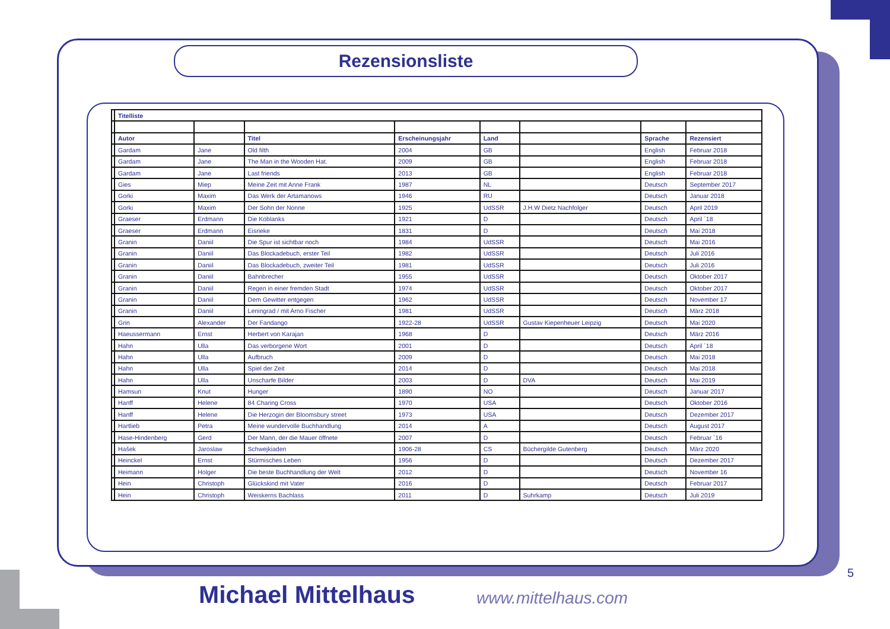Rezensionsliste
| | Titelliste | | | | | | | |
| | Autor | | Titel | Erscheinungsjahr | Land | | Sprache | Rezensiert |
| | Gardam | Jane | Old filth | 2004 | GB | | English | Februar 2018 |
| | Gardam | Jane | The Man in the Wooden Hat. | 2009 | GB | | English | Februar 2018 |
| | Gardam | Jane | Last friends | 2013 | GB | | English | Februar 2018 |
| | Gies | Miep | Meine Zeit mit Anne Frank | 1987 | NL | | Deutsch | September 2017 |
| | Gorki | Maxim | Das Werk der Artamanows | 1946 | RU | | Deutsch | Januar 2018 |
| | Gorki | Maxim | Der Sohn der Nonne | 1925 | UdSSR | J.H.W Dietz Nachfolger | Deutsch | April 2019 |
| | Graeser | Erdmann | Die Koblanks | 1921 | D | | Deutsch | April ´18 |
| | Graeser | Erdmann | Eisrieke | 1831 | D | | Deutsch | Mai 2018 |
| | Granin | Daniil | Die Spur ist sichtbar noch | 1984 | UdSSR | | Deutsch | Mai 2016 |
| | Granin | Daniil | Das Blockadebuch, erster Teil | 1982 | UdSSR | | Deutsch | Juli 2016 |
| | Granin | Daniil | Das Blockadebuch, zweiter Teil | 1981 | UdSSR | | Deutsch | Juli 2016 |
| | Granin | Daniil | Bahnbrecher | 1955 | UdSSR | | Deutsch | Oktober 2017 |
| | Granin | Daniil | Regen in einer fremden Stadt | 1974 | UdSSR | | Deutsch | Oktober 2017 |
| | Granin | Daniil | Dem Gewitter entgegen | 1962 | UdSSR | | Deutsch | November 17 |
| | Granin | Daniil | Leningrad / mit Arno Fischer | 1981 | UdSSR | | Deutsch | März 2018 |
| | Grin | Alexander | Der Fandango | 1922-28 | UdSSR | Gustav Kiepenheuer Leipzig | Deutsch | Mai 2020 |
| | Haeussermann | Ernst | Herbert von Karajan | 1968 | D | | Deutsch | März 2016 |
| | Hahn | Ulla | Das verborgene Wort | 2001 | D | | Deutsch | April ´18 |
| | Hahn | Ulla | Aufbruch | 2009 | D | | Deutsch | Mai 2018 |
| | Hahn | Ulla | Spiel der Zeit | 2014 | D | | Deutsch | Mai 2018 |
| | Hahn | Ulla | Unscharfe Bilder | 2003 | D | DVA | Deutsch | Mai 2019 |
| | Hamsun | Knut | Hunger | 1890 | NO | | Deutsch | Januar 2017 |
| | Hanff | Helene | 84 Charing Cross | 1970 | USA | | Deutsch | Oktober 2016 |
| | Hanff | Helene | Die Herzogin der Bloomsbury street | 1973 | USA | | Deutsch | Dezember 2017 |
| | Hartlieb | Petra | Meine wundervolle Buchhandlung | 2014 | A | | Deutsch | August 2017 |
| | Hase-Hindenberg | Gerd | Der Mann, der die Mauer öffnete | 2007 | D | | Deutsch | Februar ´16 |
| | Hašek | Jaroslaw | Schwejkiaden | 1906-28 | CS | Büchergilde Gutenberg | Deutsch | März 2020 |
| | Heinckel | Ernst | Stürmisches Leben | 1956 | D | | Deutsch | Dezember 2017 |
| | Heimann | Holger | Die beste Buchhandlung der Welt | 2012 | D | | Deutsch | November 16 |
| | Hein | Christoph | Glückskind mit Vater | 2016 | D | | Deutsch | Februar 2017 |
| | Hein | Christoph | Weiskerns Bachlass | 2011 | D | Suhrkamp | Deutsch | Juli 2019 |
5
Michael Mittelhaus www.mittelhaus.com